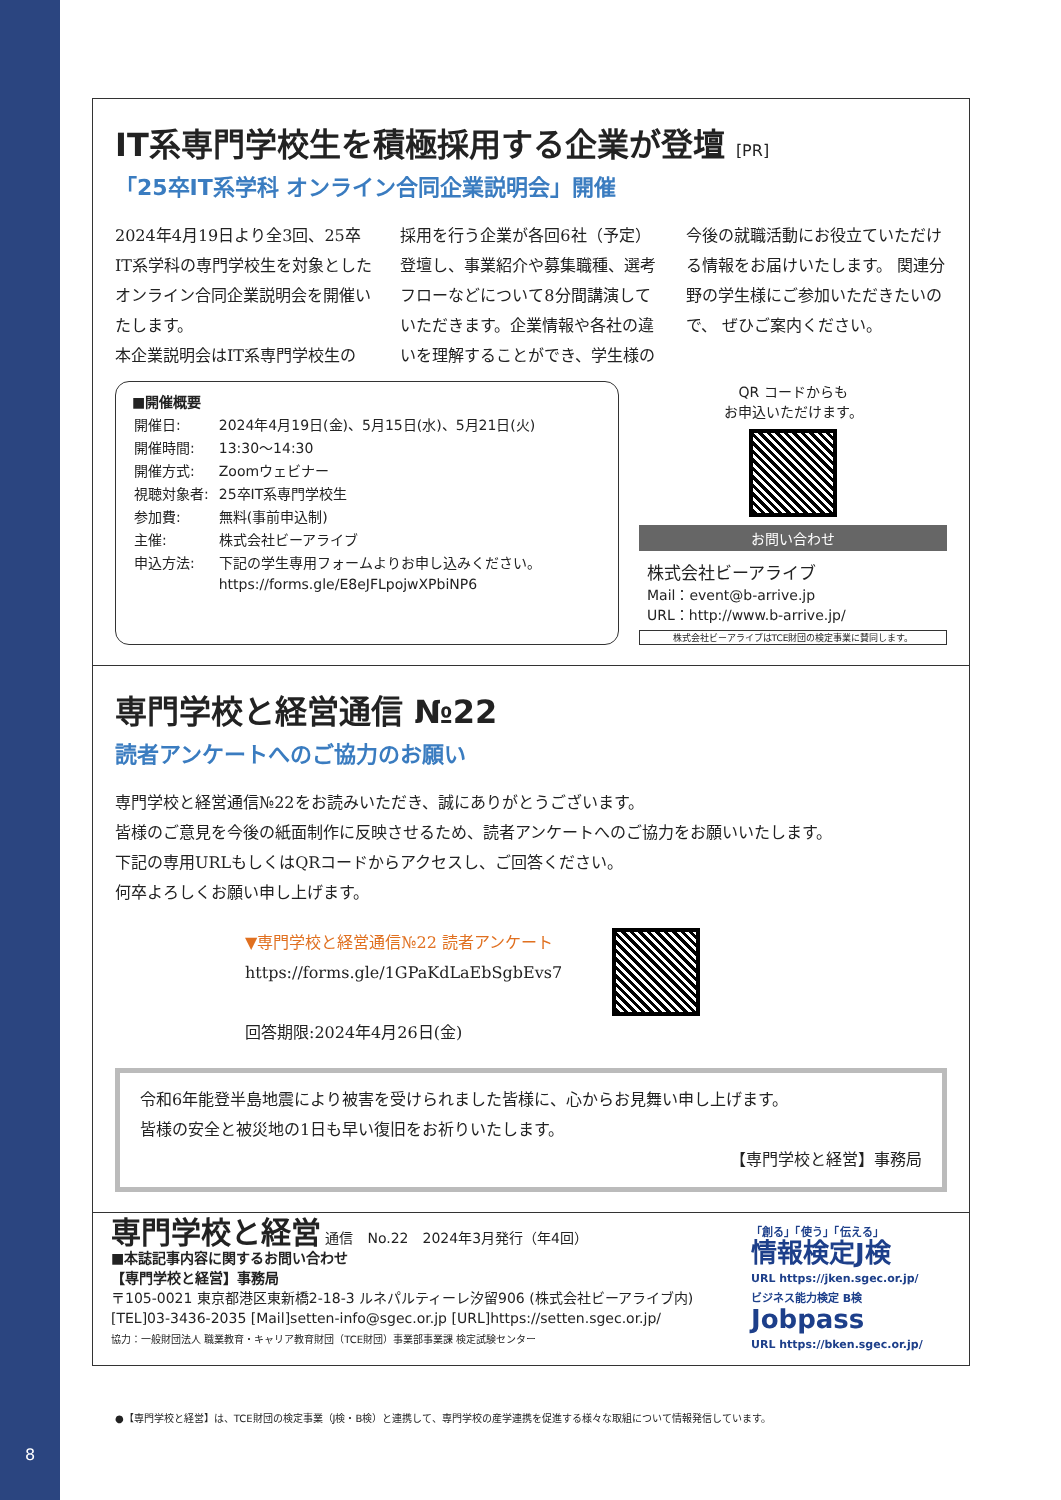8
IT系専門学校生を積極採用する企業が登壇 [PR]
「25卒IT系学科 オンライン合同企業説明会」開催
2024年4月19日より全3回、25卒IT系学科の専門学校生を対象としたオンライン合同企業説明会を開催いたします。
本企業説明会はIT系専門学校生の
採用を行う企業が各回6社（予定）登壇し、事業紹介や募集職種、選考フローなどについて8分間講演していただきます。企業情報や各社の違いを理解することができ、学生様の
今後の就職活動にお役立ていただける情報をお届けいたします。 関連分野の学生様にご参加いただきたいので、 ぜひご案内ください。
■開催概要
| 開催日: | 2024年4月19日(金)、5月15日(水)、5月21日(火) |
| 開催時間: | 13:30〜14:30 |
| 開催方式: | Zoomウェビナー |
| 視聴対象者: | 25卒IT系専門学校生 |
| 参加費: | 無料(事前申込制) |
| 主催: | 株式会社ビーアライブ |
| 申込方法: | 下記の学生専用フォームよりお申し込みください。 https://forms.gle/E8eJFLpojwXPbiNP6 |
QR コードからも
お申込いただけます。
お問い合わせ
株式会社ビーアライブ
Mail：event@b-arrive.jp
URL：http://www.b-arrive.jp/
株式会社ビーアライブはTCE財団の検定事業に賛同します。
専門学校と経営通信 №22
読者アンケートへのご協力のお願い
専門学校と経営通信№22をお読みいただき、誠にありがとうございます。
皆様のご意見を今後の紙面制作に反映させるため、読者アンケートへのご協力をお願いいたします。
下記の専用URLもしくはQRコードからアクセスし、ご回答ください。
何卒よろしくお願い申し上げます。
▼専門学校と経営通信№22 読者アンケート
https://forms.gle/1GPaKdLaEbSgbEvs7
回答期限:2024年4月26日(金)
令和6年能登半島地震により被害を受けられました皆様に、心からお見舞い申し上げます。
皆様の安全と被災地の1日も早い復旧をお祈りいたします。
【専門学校と経営】事務局
専門学校と経営 通信　No.22　2024年3月発行（年4回）
■本誌記事内容に関するお問い合わせ
【専門学校と経営】事務局
〒105-0021 東京都港区東新橋2-18-3 ルネパルティーレ汐留906 (株式会社ビーアライブ内)
[TEL]03-3436-2035 [Mail]setten-info@sgec.or.jp [URL]https://setten.sgec.or.jp/
協力：一般財団法人 職業教育・キャリア教育財団（TCE財団）事業部事業課 検定試験センター
「創る」「使う」「伝える」
情報検定J検
URL https://jken.sgec.or.jp/
ビジネス能力検定 B検
Jobpass
URL https://bken.sgec.or.jp/
●【専門学校と経営】は、TCE財団の検定事業（J検・B検）と連携して、専門学校の産学連携を促進する様々な取組について情報発信しています。